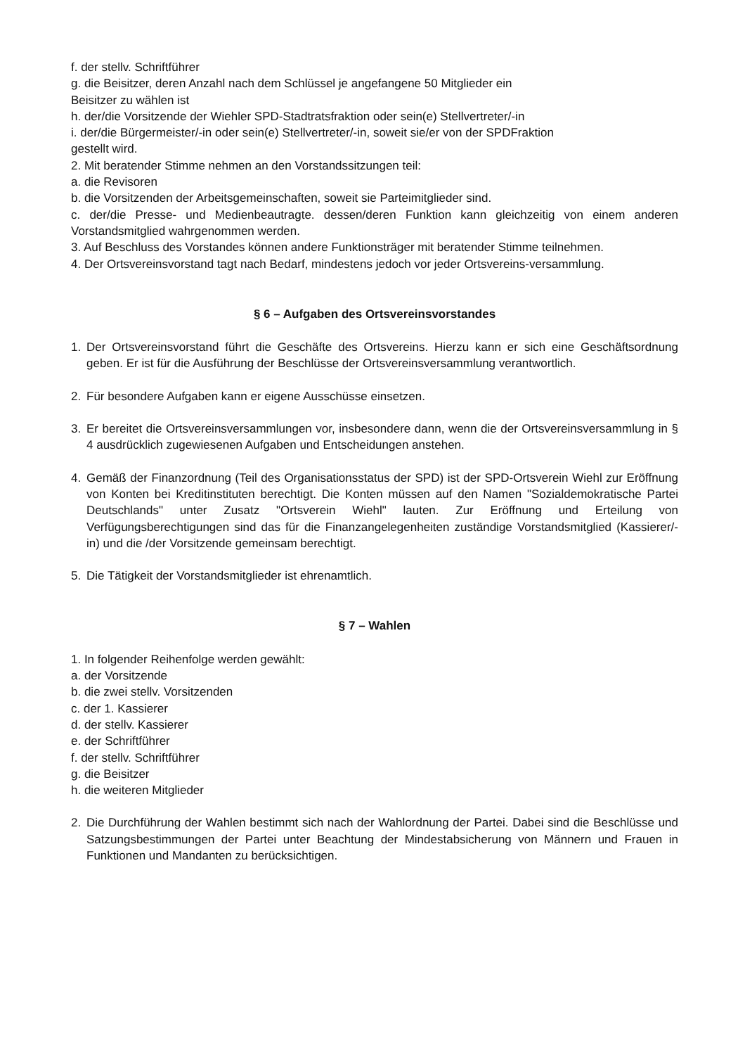f. der stellv. Schriftführer
g. die Beisitzer, deren Anzahl nach dem Schlüssel je angefangene 50 Mitglieder ein
Beisitzer zu wählen ist
h. der/die Vorsitzende der Wiehler SPD-Stadtratsfraktion oder sein(e) Stellvertreter/-in
i. der/die Bürgermeister/-in oder sein(e) Stellvertreter/-in, soweit sie/er von der SPDFraktion
gestellt wird.
2. Mit beratender Stimme nehmen an den Vorstandssitzungen teil:
a. die Revisoren
b. die Vorsitzenden der Arbeitsgemeinschaften, soweit sie Parteimitglieder sind.
c. der/die Presse- und Medienbeautragte. dessen/deren Funktion kann gleichzeitig von einem anderen Vorstandsmitglied wahrgenommen werden.
3. Auf Beschluss des Vorstandes können andere Funktionsträger mit beratender Stimme teilnehmen.
4. Der Ortsvereinsvorstand tagt nach Bedarf, mindestens jedoch vor jeder Ortsvereins-versammlung.
§ 6 – Aufgaben des Ortsvereinsvorstandes
1. Der Ortsvereinsvorstand führt die Geschäfte des Ortsvereins. Hierzu kann er sich eine Geschäftsordnung geben. Er ist für die Ausführung der Beschlüsse der Ortsvereinsversammlung verantwortlich.
2. Für besondere Aufgaben kann er eigene Ausschüsse einsetzen.
3. Er bereitet die Ortsvereinsversammlungen vor, insbesondere dann, wenn die der Ortsvereinsversammlung in § 4 ausdrücklich zugewiesenen Aufgaben und Entscheidungen anstehen.
4. Gemäß der Finanzordnung (Teil des Organisationsstatus der SPD) ist der SPD-Ortsverein Wiehl zur Eröffnung von Konten bei Kreditinstituten berechtigt. Die Konten müssen auf den Namen "Sozialdemokratische Partei Deutschlands" unter Zusatz "Ortsverein Wiehl" lauten. Zur Eröffnung und Erteilung von Verfügungsberechtigungen sind das für die Finanzangelegenheiten zuständige Vorstandsmitglied (Kassierer/-in) und die /der Vorsitzende gemeinsam berechtigt.
5. Die Tätigkeit der Vorstandsmitglieder ist ehrenamtlich.
§ 7 – Wahlen
1. In folgender Reihenfolge werden gewählt:
a. der Vorsitzende
b. die zwei stellv. Vorsitzenden
c. der 1. Kassierer
d. der stellv. Kassierer
e. der Schriftführer
f. der stellv. Schriftführer
g. die Beisitzer
h. die weiteren Mitglieder
2. Die Durchführung der Wahlen bestimmt sich nach der Wahlordnung der Partei. Dabei sind die Beschlüsse und Satzungsbestimmungen der Partei unter Beachtung der Mindestabsicherung von Männern und Frauen in Funktionen und Mandanten zu berücksichtigen.